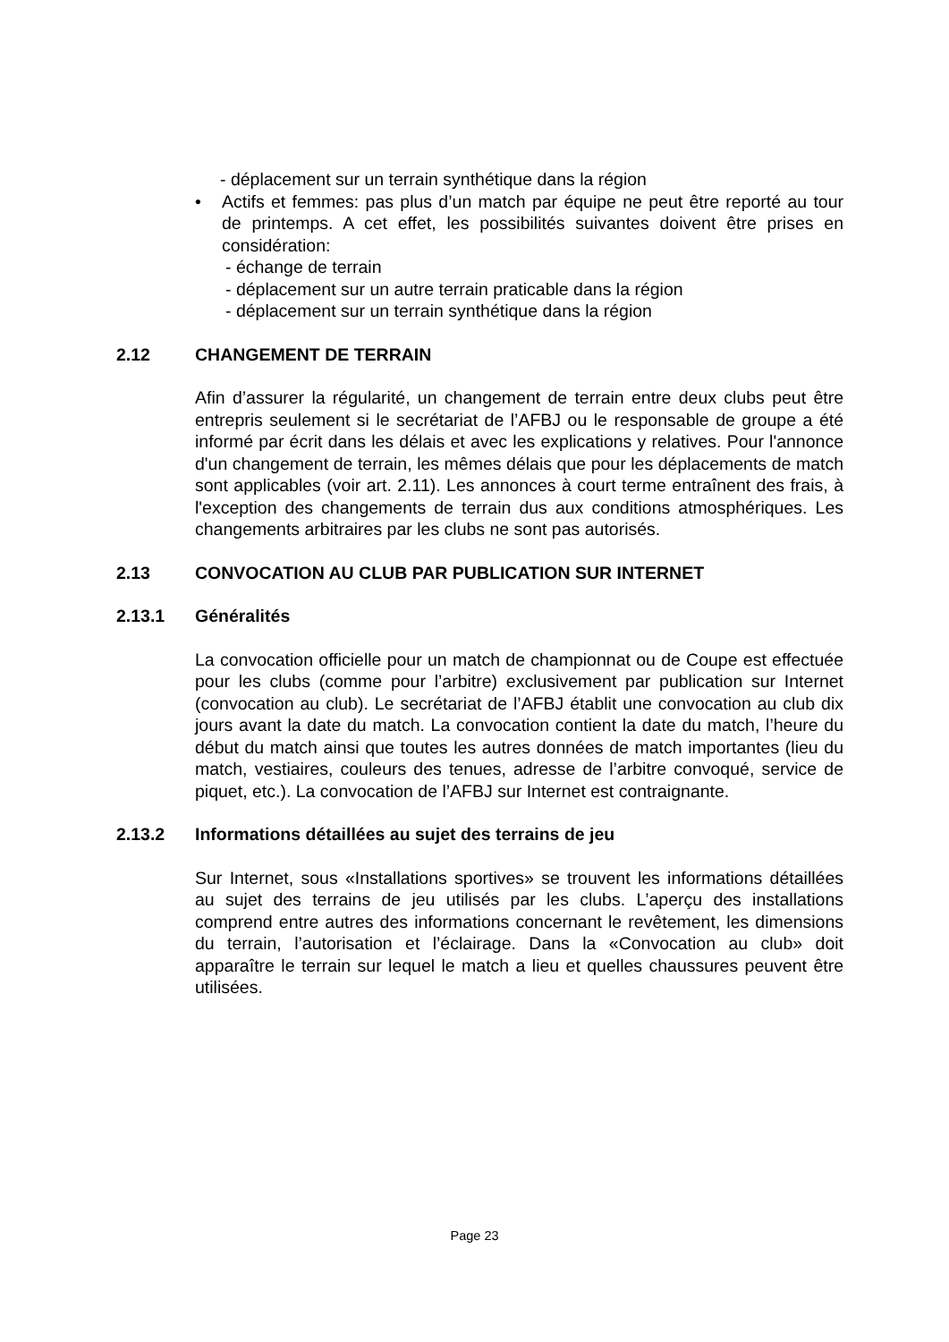- déplacement sur un terrain synthétique dans la région
• Actifs et femmes: pas plus d’un match par équipe ne peut être reporté au tour de printemps. A cet effet, les possibilités suivantes doivent être prises en considération:
- échange de terrain
- déplacement sur un autre terrain praticable dans la région
- déplacement sur un terrain synthétique dans la région
2.12 CHANGEMENT DE TERRAIN
Afin d’assurer la régularité, un changement de terrain entre deux clubs peut être entrepris seulement si le secrétariat de l’AFBJ ou le responsable de groupe a été informé par écrit dans les délais et avec les explications y relatives. Pour l'annonce d'un changement de terrain, les mêmes délais que pour les déplacements de match sont applicables (voir art. 2.11). Les annonces à court terme entraînent des frais, à l'exception des changements de terrain dus aux conditions atmosphériques. Les changements arbitraires par les clubs ne sont pas autorisés.
2.13 CONVOCATION AU CLUB PAR PUBLICATION SUR INTERNET
2.13.1 Généralités
La convocation officielle pour un match de championnat ou de Coupe est effectuée pour les clubs (comme pour l’arbitre) exclusivement par publication sur Internet (convocation au club). Le secrétariat de l’AFBJ établit une convocation au club dix jours avant la date du match. La convocation contient la date du match, l’heure du début du match ainsi que toutes les autres données de match importantes (lieu du match, vestiaires, couleurs des tenues, adresse de l’arbitre convoqué, service de piquet, etc.). La convocation de l’AFBJ sur Internet est contraignante.
2.13.2 Informations détaillées au sujet des terrains de jeu
Sur Internet, sous «Installations sportives» se trouvent les informations détaillées au sujet des terrains de jeu utilisés par les clubs. L’aperçu des installations comprend entre autres des informations concernant le revêtement, les dimensions du terrain, l’autorisation et l’éclairage. Dans la «Convocation au club» doit apparaître le terrain sur lequel le match a lieu et quelles chaussures peuvent être utilisées.
Page 23